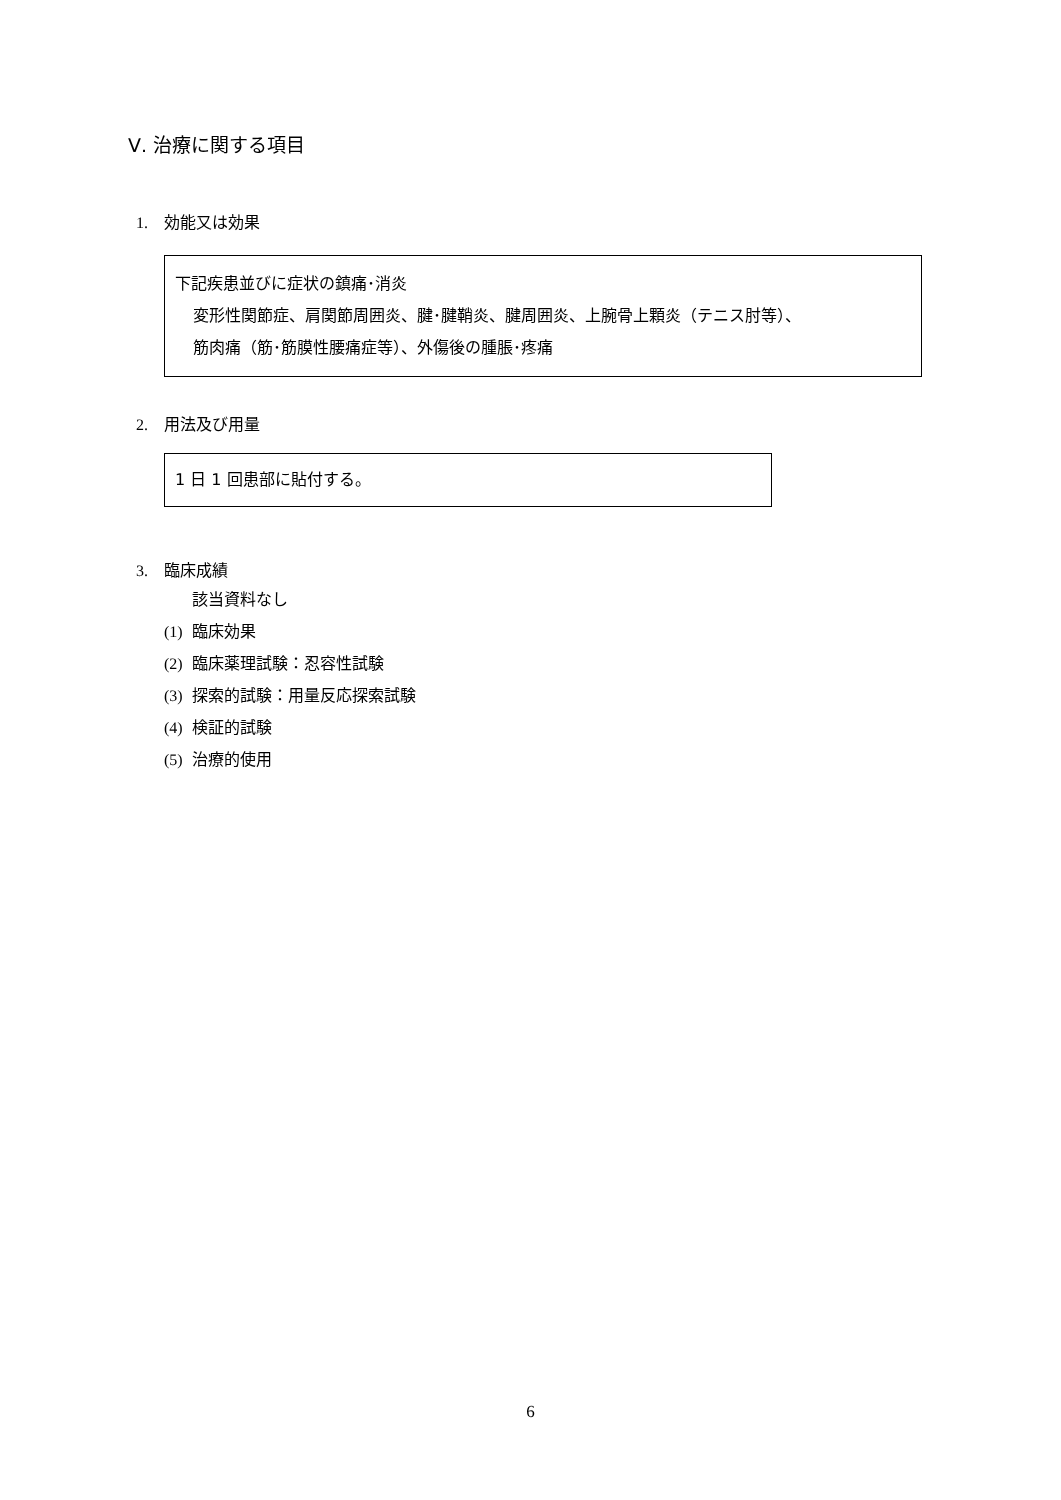Ⅴ. 治療に関する項目
1. 効能又は効果
下記疾患並びに症状の鎮痛･消炎
変形性関節症、肩関節周囲炎、腱･腱鞘炎、腱周囲炎、上腕骨上顆炎（テニス肘等）、
筋肉痛（筋･筋膜性腰痛症等）、外傷後の腫脹･疼痛
2. 用法及び用量
1 日 1 回患部に貼付する。
3. 臨床成績
該当資料なし
(1) 臨床効果
(2) 臨床薬理試験：忍容性試験
(3) 探索的試験：用量反応探索試験
(4) 検証的試験
(5) 治療的使用
6